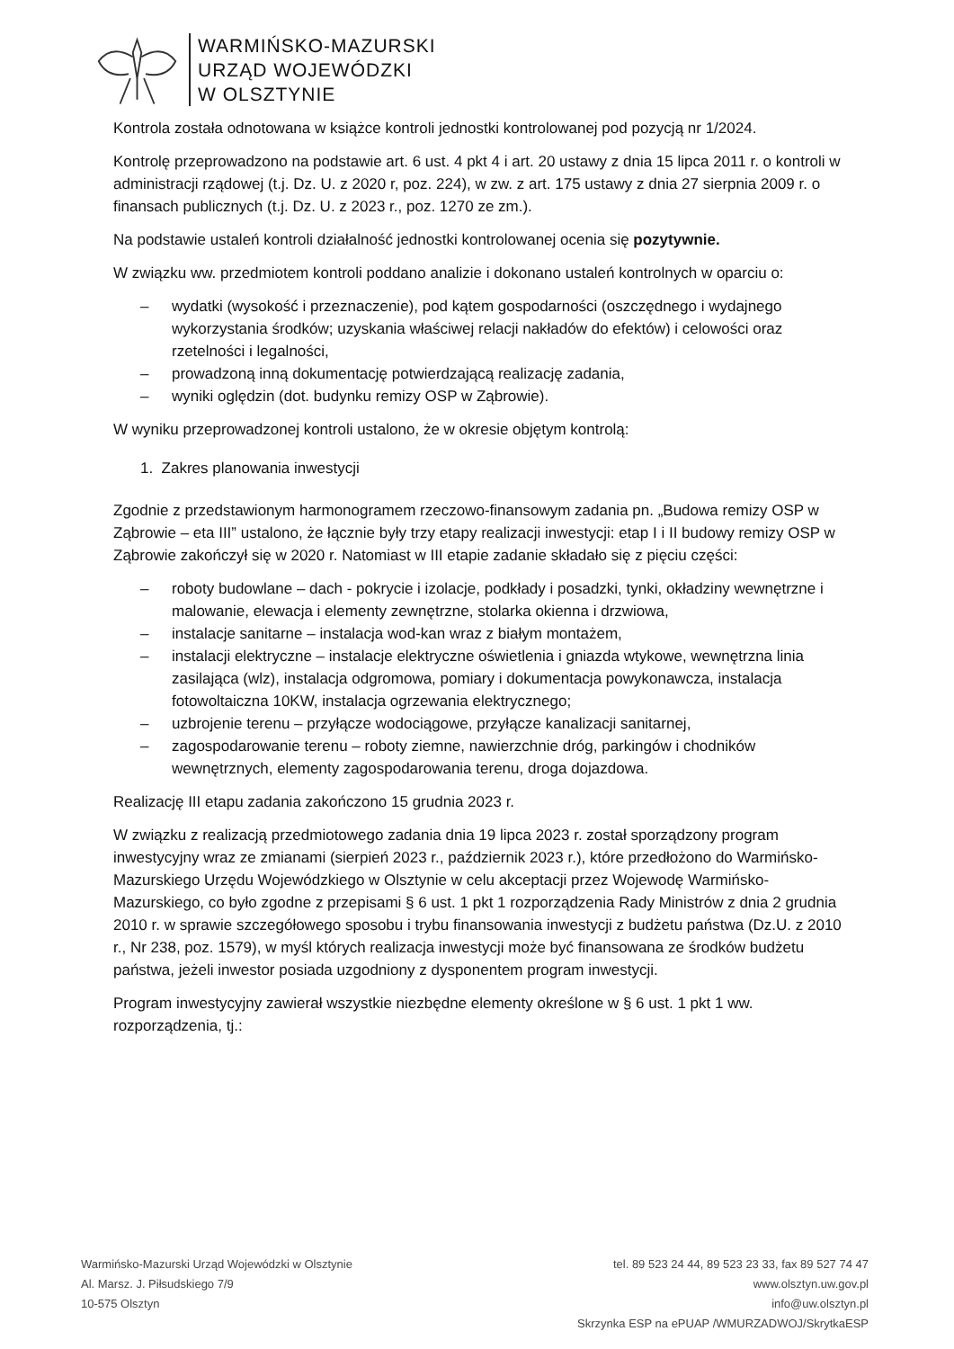WARMIŃSKO-MAZURSKI
URZĄD WOJEWÓDZKI
W OLSZTYNIE
Kontrola została odnotowana w książce kontroli jednostki kontrolowanej pod pozycją nr 1/2024.
Kontrolę przeprowadzono na podstawie art. 6 ust. 4 pkt 4 i art. 20 ustawy z dnia 15 lipca 2011 r. o kontroli w administracji rządowej (t.j. Dz. U. z 2020 r, poz. 224), w zw. z art. 175 ustawy z dnia 27 sierpnia 2009 r. o finansach publicznych (t.j. Dz. U. z 2023 r., poz. 1270 ze zm.).
Na podstawie ustaleń kontroli działalność jednostki kontrolowanej ocenia się pozytywnie.
W związku ww. przedmiotem kontroli poddano analizie i dokonano ustaleń kontrolnych w oparciu o:
– wydatki (wysokość i przeznaczenie), pod kątem gospodarności (oszczędnego i wydajnego wykorzystania środków; uzyskania właściwej relacji nakładów do efektów) i celowości oraz rzetelności i legalności,
– prowadzoną inną dokumentację potwierdzającą realizację zadania,
– wyniki oględzin (dot. budynku remizy OSP w Ząbrowie).
W wyniku przeprowadzonej kontroli ustalono, że w okresie objętym kontrolą:
1. Zakres planowania inwestycji
Zgodnie z przedstawionym harmonogramem rzeczowo-finansowym zadania pn. „Budowa remizy OSP w Ząbrowie – eta III” ustalono, że łącznie były trzy etapy realizacji inwestycji: etap I i II budowy remizy OSP w Ząbrowie zakończył się w 2020 r. Natomiast w III etapie zadanie składało się z pięciu części:
– roboty budowlane – dach - pokrycie i izolacje, podkłady i posadzki, tynki, okładziny wewnętrzne i malowanie, elewacja i elementy zewnętrzne, stolarka okienna i drzwiowa,
– instalacje sanitarne – instalacja wod-kan wraz z białym montażem,
– instalacji elektryczne – instalacje elektryczne oświetlenia i gniazda wtykowe, wewnętrzna linia zasilająca (wlz), instalacja odgromowa, pomiary i dokumentacja powykonawcza, instalacja fotowoltaiczna 10KW, instalacja ogrzewania elektrycznego;
– uzbrojenie terenu – przyłącze wodociągowe, przyłącze kanalizacji sanitarnej,
– zagospodarowanie terenu – roboty ziemne, nawierzchnie dróg, parkingów i chodników wewnętrznych, elementy zagospodarowania terenu, droga dojazdowa.
Realizację III etapu zadania zakończono 15 grudnia 2023 r.
W związku z realizacją przedmiotowego zadania dnia 19 lipca 2023 r. został sporządzony program inwestycyjny wraz ze zmianami (sierpień 2023 r., październik 2023 r.), które przedłożono do Warmińsko-Mazurskiego Urzędu Wojewódzkiego w Olsztynie w celu akceptacji przez Wojewodę Warmińsko-Mazurskiego, co było zgodne z przepisami § 6 ust. 1 pkt 1 rozporządzenia Rady Ministrów z dnia 2 grudnia 2010 r. w sprawie szczegółowego sposobu i trybu finansowania inwestycji z budżetu państwa (Dz.U. z 2010 r., Nr 238, poz. 1579), w myśl których realizacja inwestycji może być finansowana ze środków budżetu państwa, jeżeli inwestor posiada uzgodniony z dysponentem program inwestycji.
Program inwestycyjny zawierał wszystkie niezbędne elementy określone w § 6 ust. 1 pkt 1 ww. rozporządzenia, tj.:
Warmińsko-Mazurski Urząd Wojewódzki w Olsztynie
Al. Marsz. J. Piłsudskiego 7/9
10-575 Olsztyn
tel. 89 523 24 44, 89 523 23 33, fax 89 527 74 47
www.olsztyn.uw.gov.pl
info@uw.olsztyn.pl
Skrzynka ESP na ePUAP /WMURZADWOJ/SkrytkaESP